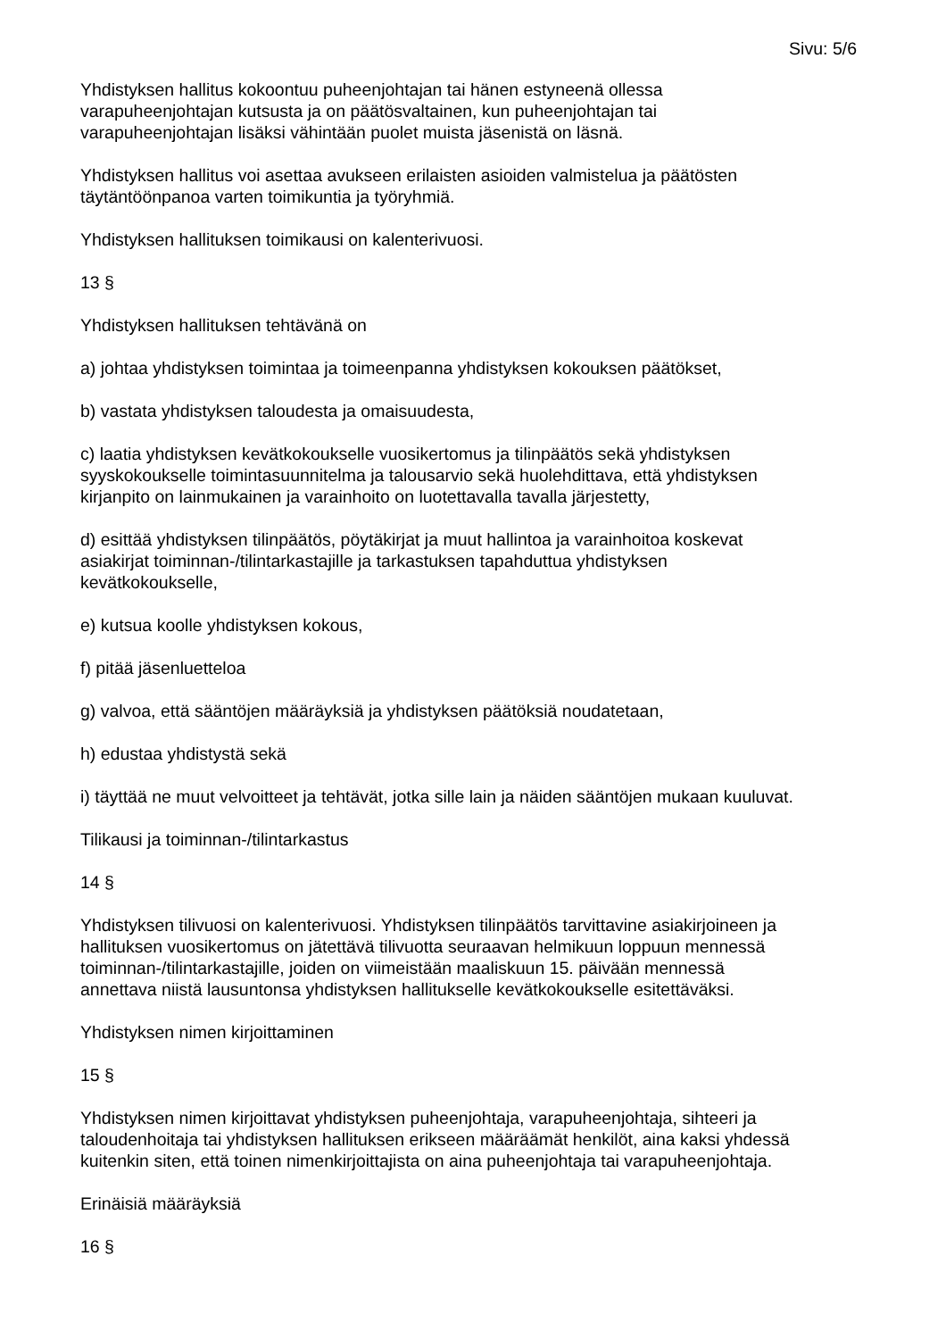Sivu: 5/6
Yhdistyksen hallitus kokoontuu puheenjohtajan tai hänen estyneenä ollessa
varapuheenjohtajan kutsusta ja on päätösvaltainen, kun puheenjohtajan tai
varapuheenjohtajan lisäksi vähintään puolet muista jäsenistä on läsnä.
Yhdistyksen hallitus voi asettaa avukseen erilaisten asioiden valmistelua ja päätösten
täytäntöönpanoa varten toimikuntia ja työryhmiä.
Yhdistyksen hallituksen toimikausi on kalenterivuosi.
13 §
Yhdistyksen hallituksen tehtävänä on
a) johtaa yhdistyksen toimintaa ja toimeenpanna yhdistyksen kokouksen päätökset,
b) vastata yhdistyksen taloudesta ja omaisuudesta,
c) laatia yhdistyksen kevätkokoukselle vuosikertomus ja tilinpäätös sekä yhdistyksen
syyskokoukselle toimintasuunnitelma ja talousarvio sekä huolehdittava, että yhdistyksen
kirjanpito on lainmukainen ja varainhoito on luotettavalla tavalla järjestetty,
d) esittää yhdistyksen tilinpäätös, pöytäkirjat ja muut hallintoa ja varainhoitoa koskevat
asiakirjat toiminnan-/tilintarkastajille ja tarkastuksen tapahduttua yhdistyksen
kevätkokoukselle,
e) kutsua koolle yhdistyksen kokous,
f) pitää jäsenluetteloa
g) valvoa, että sääntöjen määräyksiä ja yhdistyksen päätöksiä noudatetaan,
h) edustaa yhdistystä sekä
i) täyttää ne muut velvoitteet ja tehtävät, jotka sille lain ja näiden sääntöjen mukaan kuuluvat.
Tilikausi ja toiminnan-/tilintarkastus
14 §
Yhdistyksen tilivuosi on kalenterivuosi. Yhdistyksen tilinpäätös tarvittavine asiakirjoineen ja
hallituksen vuosikertomus on jätettävä tilivuotta seuraavan helmikuun loppuun mennessä
toiminnan-/tilintarkastajille, joiden on viimeistään maaliskuun 15. päivään mennessä
annettava niistä lausuntonsa yhdistyksen hallitukselle kevätkokoukselle esitettäväksi.
Yhdistyksen nimen kirjoittaminen
15 §
Yhdistyksen nimen kirjoittavat yhdistyksen puheenjohtaja, varapuheenjohtaja, sihteeri ja
taloudenhoitaja tai yhdistyksen hallituksen erikseen määräämät henkilöt, aina kaksi yhdessä
kuitenkin siten, että toinen nimenkirjoittajista on aina puheenjohtaja tai varapuheenjohtaja.
Erinäisiä määräyksiä
16 §